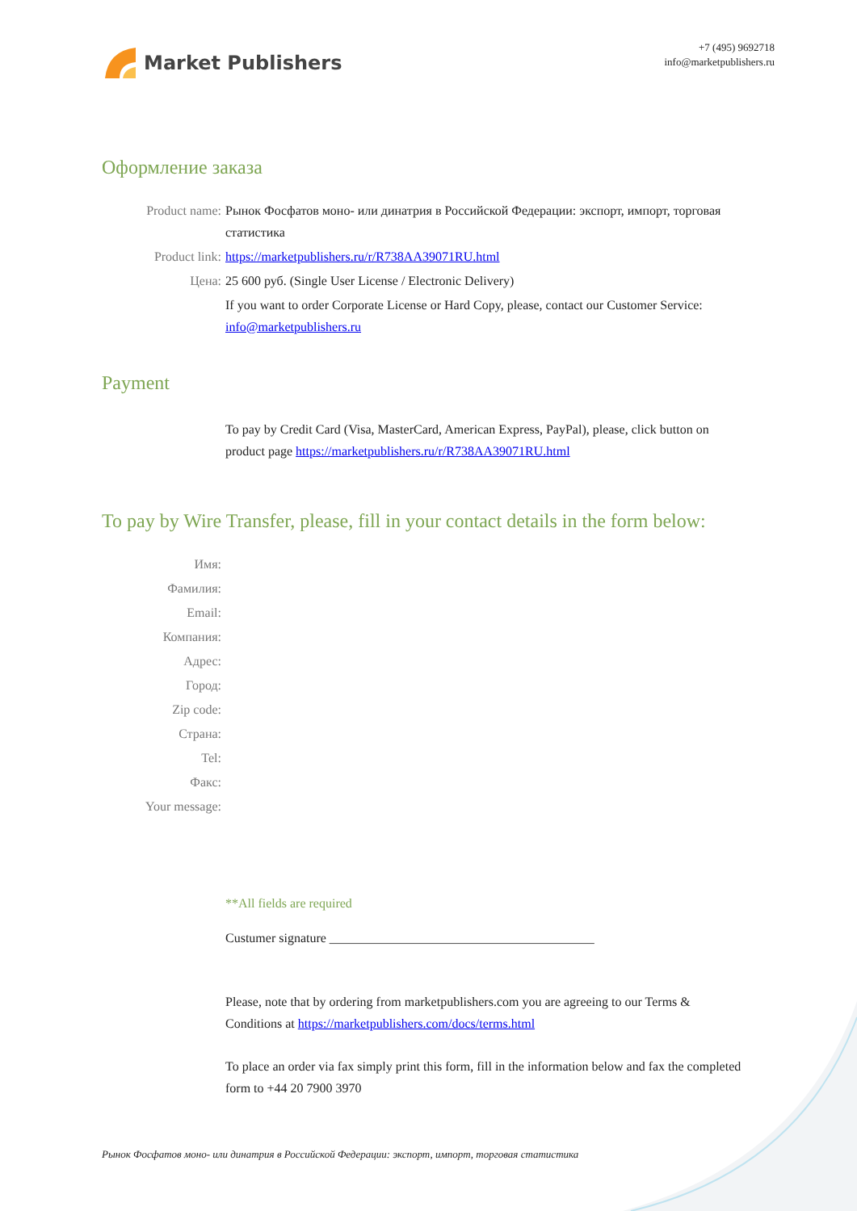Market Publishers
+7 (495) 9692718
info@marketpublishers.ru
Оформление заказа
Product name: Рынок Фосфатов моно- или динатрия в Российской Федерации: экспорт, импорт, торговая статистика
Product link: https://marketpublishers.ru/r/R738AA39071RU.html
Цена: 25 600 руб. (Single User License / Electronic Delivery)
If you want to order Corporate License or Hard Copy, please, contact our Customer Service: info@marketpublishers.ru
Payment
To pay by Credit Card (Visa, MasterCard, American Express, PayPal), please, click button on product page https://marketpublishers.ru/r/R738AA39071RU.html
To pay by Wire Transfer, please, fill in your contact details in the form below:
Имя:
Фамилия:
Email:
Компания:
Адрес:
Город:
Zip code:
Страна:
Tel:
Факс:
Your message:
**All fields are required
Custumer signature _________________________________________
Please, note that by ordering from marketpublishers.com you are agreeing to our Terms & Conditions at https://marketpublishers.com/docs/terms.html
To place an order via fax simply print this form, fill in the information below and fax the completed form to +44 20 7900 3970
Рынок Фосфатов моно- или динатрия в Российской Федерации: экспорт, импорт, торговая статистика